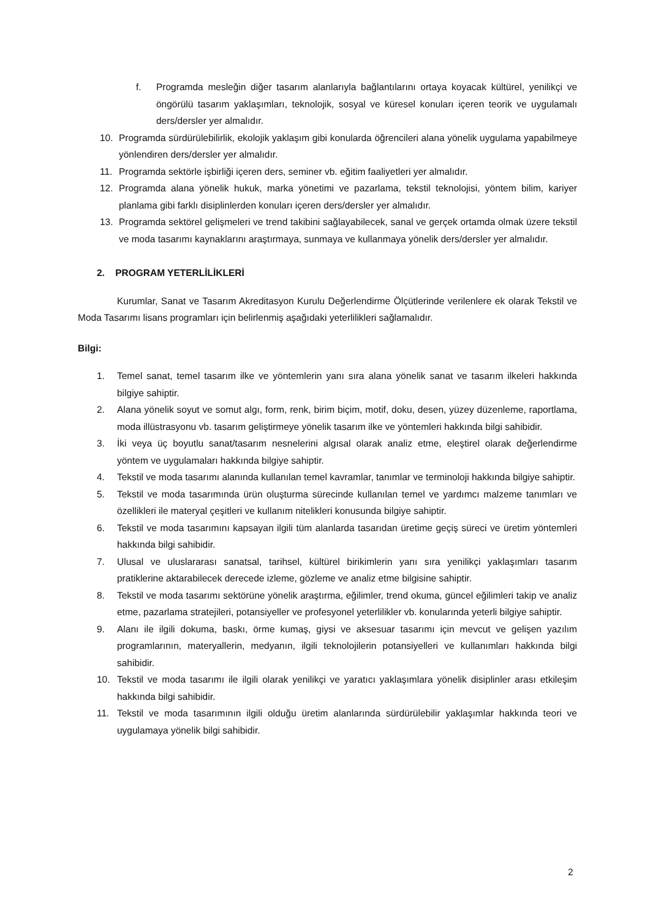f. Programda mesleğin diğer tasarım alanlarıyla bağlantılarını ortaya koyacak kültürel, yenilikçi ve öngörülü tasarım yaklaşımları, teknolojik, sosyal ve küresel konuları içeren teorik ve uygulamalı ders/dersler yer almalıdır.
10. Programda sürdürülebilirlik, ekolojik yaklaşım gibi konularda öğrencileri alana yönelik uygulama yapabilmeye yönlendiren ders/dersler yer almalıdır.
11. Programda sektörle işbirliği içeren ders, seminer vb. eğitim faaliyetleri yer almalıdır.
12. Programda alana yönelik hukuk, marka yönetimi ve pazarlama, tekstil teknolojisi, yöntem bilim, kariyer planlama gibi farklı disiplinlerden konuları içeren ders/dersler yer almalıdır.
13. Programda sektörel gelişmeleri ve trend takibini sağlayabilecek, sanal ve gerçek ortamda olmak üzere tekstil ve moda tasarımı kaynaklarını araştırmaya, sunmaya ve kullanmaya yönelik ders/dersler yer almalıdır.
2. PROGRAM YETERLİLİKLERİ
Kurumlar, Sanat ve Tasarım Akreditasyon Kurulu Değerlendirme Ölçütlerinde verilenlere ek olarak Tekstil ve Moda Tasarımı lisans programları için belirlenmiş aşağıdaki yeterlilikleri sağlamalıdır.
Bilgi:
1. Temel sanat, temel tasarım ilke ve yöntemlerin yanı sıra alana yönelik sanat ve tasarım ilkeleri hakkında bilgiye sahiptir.
2. Alana yönelik soyut ve somut algı, form, renk, birim biçim, motif, doku, desen, yüzey düzenleme, raportlama, moda illüstrasyonu vb. tasarım geliştirmeye yönelik tasarım ilke ve yöntemleri hakkında bilgi sahibidir.
3. İki veya üç boyutlu sanat/tasarım nesnelerini algısal olarak analiz etme, eleştirel olarak değerlendirme yöntem ve uygulamaları hakkında bilgiye sahiptir.
4. Tekstil ve moda tasarımı alanında kullanılan temel kavramlar, tanımlar ve terminoloji hakkında bilgiye sahiptir.
5. Tekstil ve moda tasarımında ürün oluşturma sürecinde kullanılan temel ve yardımcı malzeme tanımları ve özellikleri ile materyal çeşitleri ve kullanım nitelikleri konusunda bilgiye sahiptir.
6. Tekstil ve moda tasarımını kapsayan ilgili tüm alanlarda tasarıdan üretime geçiş süreci ve üretim yöntemleri hakkında bilgi sahibidir.
7. Ulusal ve uluslararası sanatsal, tarihsel, kültürel birikimlerin yanı sıra yenilikçi yaklaşımları tasarım pratiklerine aktarabilecek derecede izleme, gözleme ve analiz etme bilgisine sahiptir.
8. Tekstil ve moda tasarımı sektörüne yönelik araştırma, eğilimler, trend okuma, güncel eğilimleri takip ve analiz etme, pazarlama stratejileri, potansiyeller ve profesyonel yeterlilikler vb. konularında yeterli bilgiye sahiptir.
9. Alanı ile ilgili dokuma, baskı, örme kumaş, giysi ve aksesuar tasarımı için mevcut ve gelişen yazılım programlarının, materyallerin, medyanın, ilgili teknolojilerin potansiyelleri ve kullanımları hakkında bilgi sahibidir.
10. Tekstil ve moda tasarımı ile ilgili olarak yenilikçi ve yaratıcı yaklaşımlara yönelik disiplinler arası etkileşim hakkında bilgi sahibidir.
11. Tekstil ve moda tasarımının ilgili olduğu üretim alanlarında sürdürülebilir yaklaşımlar hakkında teori ve uygulamaya yönelik bilgi sahibidir.
2